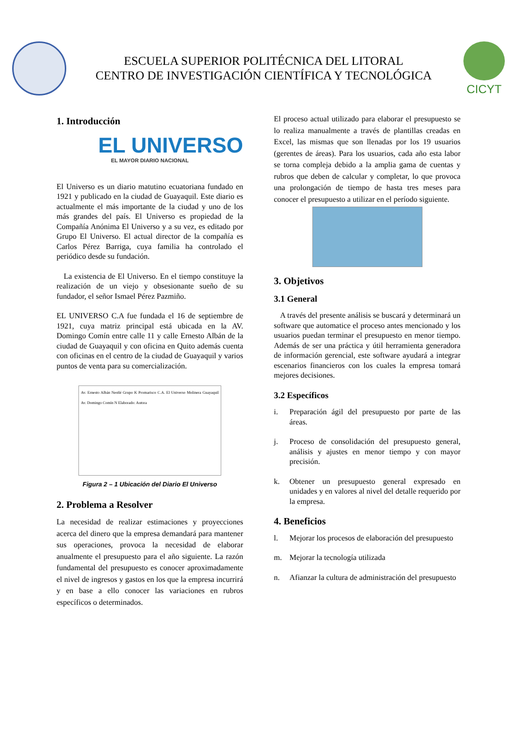ESCUELA SUPERIOR POLITÉCNICA DEL LITORAL
CENTRO DE INVESTIGACIÓN CIENTÍFICA Y TECNOLÓGICA
CICYT
1. Introducción
EL UNIVERSO
EL MAYOR DIARIO NACIONAL
El Universo es un diario matutino ecuatoriana fundado en 1921 y publicado en la ciudad de Guayaquil. Este diario es actualmente el más importante de la ciudad y uno de los más grandes del país. El Universo es propiedad de la Compañía Anónima El Universo y a su vez, es editado por Grupo El Universo. El actual director de la compañía es Carlos Pérez Barriga, cuya familia ha controlado el periódico desde su fundación.
La existencia de El Universo. En el tiempo constituye la realización de un viejo y obsesionante sueño de su fundador, el señor Ismael Pérez Pazmiño.
EL UNIVERSO C.A fue fundada el 16 de septiembre de 1921, cuya matriz principal está ubicada en la AV. Domingo Comín entre calle 11 y calle Ernesto Albán de la ciudad de Guayaquil y con oficina en Quito además cuenta con oficinas en el centro de la ciudad de Guayaquil y varios puntos de venta para su comercialización.
Av. Ernesto Albán Nestlé Grupo K Promarisco C.A. El Universo Molinera Guayaquil Av. Domingo Comín N Elaborado: Autora
Figura 2 – 1 Ubicación del Diario El Universo
2. Problema a Resolver
La necesidad de realizar estimaciones y proyecciones acerca del dinero que la empresa demandará para mantener sus operaciones, provoca la necesidad de elaborar anualmente el presupuesto para el año siguiente. La razón fundamental del presupuesto es conocer aproximadamente el nivel de ingresos y gastos en los que la empresa incurrirá y en base a ello conocer las variaciones en rubros específicos o determinados.
El proceso actual utilizado para elaborar el presupuesto se lo realiza manualmente a través de plantillas creadas en Excel, las mismas que son llenadas por los 19 usuarios (gerentes de áreas). Para los usuarios, cada año esta labor se torna compleja debido a la amplia gama de cuentas y rubros que deben de calcular y completar, lo que provoca una prolongación de tiempo de hasta tres meses para conocer el presupuesto a utilizar en el período siguiente.
3. Objetivos
3.1 General
A través del presente análisis se buscará y determinará un software que automatice el proceso antes mencionado y los usuarios puedan terminar el presupuesto en menor tiempo. Además de ser una práctica y útil herramienta generadora de información gerencial, este software ayudará a integrar escenarios financieros con los cuales la empresa tomará mejores decisiones.
3.2 Específicos
i. Preparación ágil del presupuesto por parte de las áreas.
j. Proceso de consolidación del presupuesto general, análisis y ajustes en menor tiempo y con mayor precisión.
k. Obtener un presupuesto general expresado en unidades y en valores al nivel del detalle requerido por la empresa.
4. Beneficios
l. Mejorar los procesos de elaboración del presupuesto
m. Mejorar la tecnología utilizada
n. Afianzar la cultura de administración del presupuesto